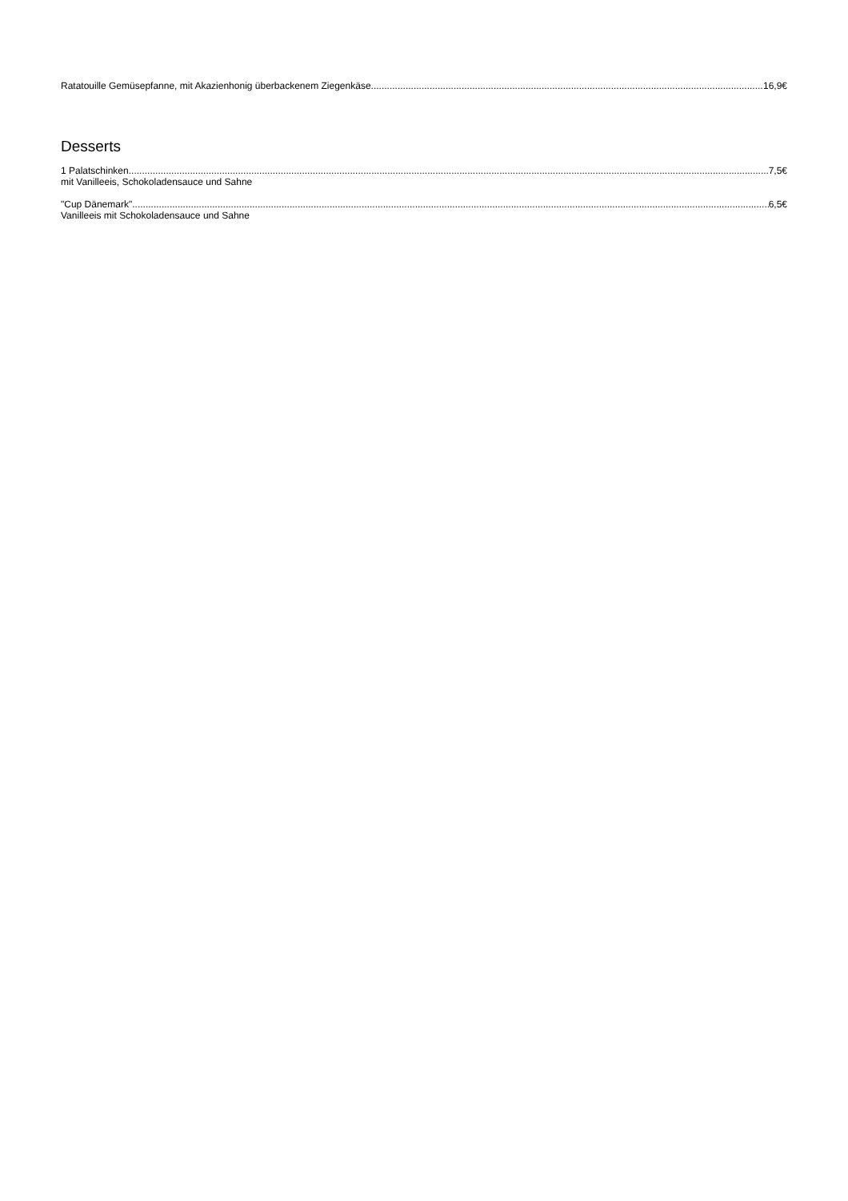Ratatouille Gemüsepfanne, mit Akazienhonig überbackenem Ziegenkäse 16,9€
Desserts
1 Palatschinken 7,5€
mit Vanilleeis, Schokoladensauce und Sahne
"Cup Dänemark" 6,5€
Vanilleeis mit Schokoladensauce und Sahne